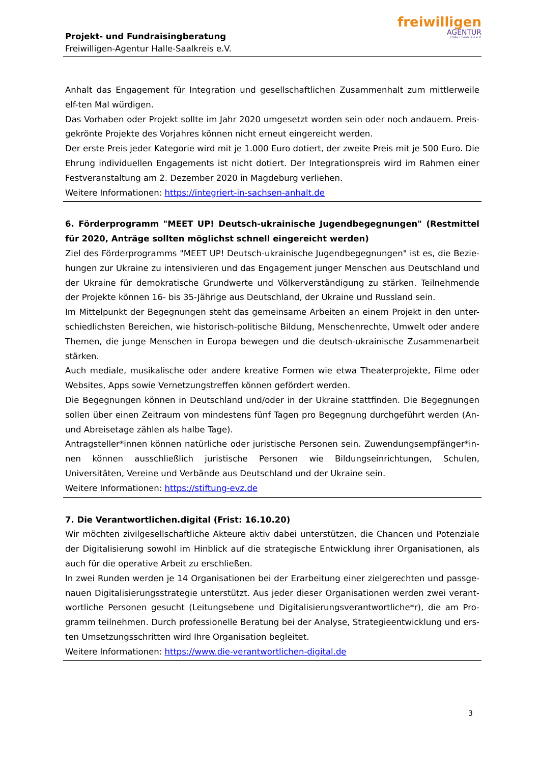Projekt- und Fundraisingberatung
Freiwilligen-Agentur Halle-Saalkreis e.V.
freiwilligen
AGENTUR
Halle - Saalkreis e.V.
Anhalt das Engagement für Integration und gesellschaftlichen Zusammenhalt zum mittlerweile elf-ten Mal würdigen.
Das Vorhaben oder Projekt sollte im Jahr 2020 umgesetzt worden sein oder noch andauern. Preis-gekrönte Projekte des Vorjahres können nicht erneut eingereicht werden.
Der erste Preis jeder Kategorie wird mit je 1.000 Euro dotiert, der zweite Preis mit je 500 Euro. Die Ehrung individuellen Engagements ist nicht dotiert. Der Integrationspreis wird im Rahmen einer Festveranstaltung am 2. Dezember 2020 in Magdeburg verliehen.
Weitere Informationen: https://integriert-in-sachsen-anhalt.de
6. Förderprogramm "MEET UP! Deutsch-ukrainische Jugendbegegnungen" (Restmittel für 2020, Anträge sollten möglichst schnell eingereicht werden)
Ziel des Förderprogramms "MEET UP! Deutsch-ukrainische Jugendbegegnungen" ist es, die Bezie-hungen zur Ukraine zu intensivieren und das Engagement junger Menschen aus Deutschland und der Ukraine für demokratische Grundwerte und Völkerverständigung zu stärken. Teilnehmende der Projekte können 16- bis 35-Jährige aus Deutschland, der Ukraine und Russland sein.
Im Mittelpunkt der Begegnungen steht das gemeinsame Arbeiten an einem Projekt in den unter-schiedlichsten Bereichen, wie historisch-politische Bildung, Menschenrechte, Umwelt oder andere Themen, die junge Menschen in Europa bewegen und die deutsch-ukrainische Zusammenarbeit stärken.
Auch mediale, musikalische oder andere kreative Formen wie etwa Theaterprojekte, Filme oder Websites, Apps sowie Vernetzungstreffen können gefördert werden.
Die Begegnungen können in Deutschland und/oder in der Ukraine stattfinden. Die Begegnungen sollen über einen Zeitraum von mindestens fünf Tagen pro Begegnung durchgeführt werden (An- und Abreisetage zählen als halbe Tage).
Antragsteller*innen können natürliche oder juristische Personen sein. Zuwendungsempfänger*in-nen können ausschließlich juristische Personen wie Bildungseinrichtungen, Schulen, Universitäten, Vereine und Verbände aus Deutschland und der Ukraine sein.
Weitere Informationen: https://stiftung-evz.de
7. Die Verantwortlichen.digital (Frist: 16.10.20)
Wir möchten zivilgesellschaftliche Akteure aktiv dabei unterstützen, die Chancen und Potenziale der Digitalisierung sowohl im Hinblick auf die strategische Entwicklung ihrer Organisationen, als auch für die operative Arbeit zu erschließen.
In zwei Runden werden je 14 Organisationen bei der Erarbeitung einer zielgerechten und passge-nauen Digitalisierungsstrategie unterstützt. Aus jeder dieser Organisationen werden zwei verant-wortliche Personen gesucht (Leitungsebene und Digitalisierungsverantwortliche*r), die am Pro-gramm teilnehmen. Durch professionelle Beratung bei der Analyse, Strategieentwicklung und ers-ten Umsetzungsschritten wird Ihre Organisation begleitet.
Weitere Informationen: https://www.die-verantwortlichen-digital.de
3